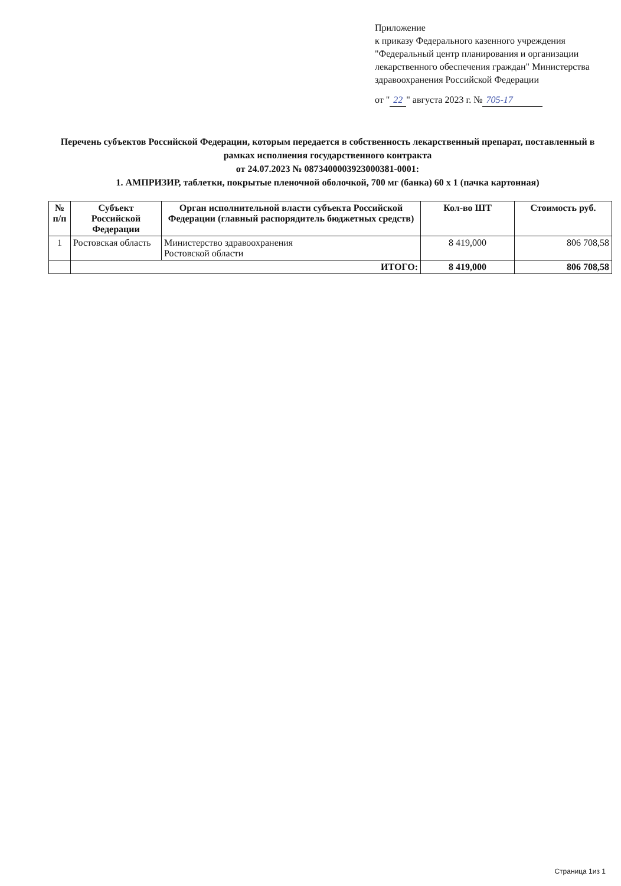Приложение
к приказу Федерального казенного учреждения "Федеральный центр планирования и организации лекарственного обеспечения граждан" Министерства здравоохранения Российской Федерации
от " 22 " августа 2023 г. № 705-17
Перечень субъектов Российской Федерации, которым передается в собственность лекарственный препарат, поставленный в рамках исполнения государственного контракта
от 24.07.2023 № 0873400003923000381-0001:
1. АМПРИЗИР, таблетки, покрытые пленочной оболочкой, 700 мг (банка) 60 х 1 (пачка картонная)
| № п/п | Субъект Российской Федерации | Орган исполнительной власти субъекта Российской Федерации (главный распорядитель бюджетных средств) | Кол-во ШТ | Стоимость руб. |
| --- | --- | --- | --- | --- |
| 1 | Ростовская область | Министерство здравоохранения Ростовской области | 8 419,000 | 806 708,58 |
| | ИТОГО: | | 8 419,000 | 806 708,58 |
Страница 1из 1